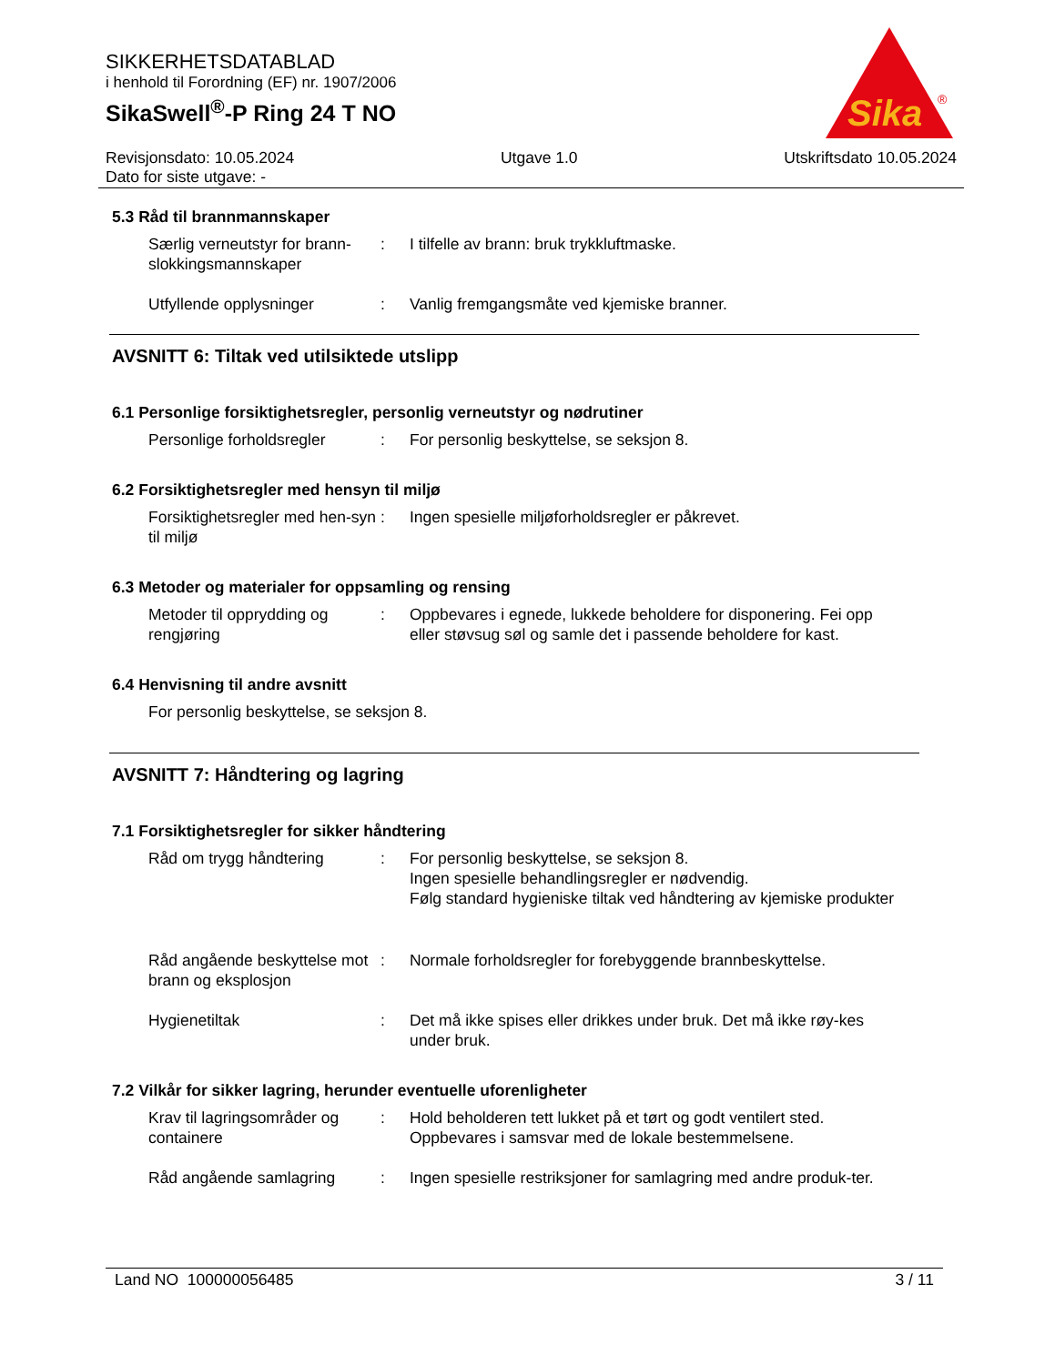SIKKERHETSDATABLAD
i henhold til Forordning (EF) nr. 1907/2006
SikaSwell<sup>®</sup>-P Ring 24 T NO
Sika
®
Revisjonsdato: 10.05.2024
Dato for siste utgave: -
Utgave 1.0 Utskriftsdato 10.05.2024
5.3 Råd til brannmannskaper
Særlig verneutstyr for brann-slokkingsmannskaper
: I tilfelle av brann: bruk trykkluftmaske.
Utfyllende opplysninger : Vanlig fremgangsmåte ved kjemiske branner.
AVSNITT 6: Tiltak ved utilsiktede utslipp
6.1 Personlige forsiktighetsregler, personlig verneutstyr og nødrutiner
Personlige forholdsregler
: For personlig beskyttelse, se seksjon 8.
6.2 Forsiktighetsregler med hensyn til miljø
Forsiktighetsregler med hen-syn til miljø
: Ingen spesielle miljøforholdsregler er påkrevet.
6.3 Metoder og materialer for oppsamling og rensing
Metoder til opprydding og rengjøring
: Oppbevares i egnede, lukkede beholdere for disponering. Fei opp eller støvsug søl og samle det i passende beholdere for kast.
6.4 Henvisning til andre avsnitt
For personlig beskyttelse, se seksjon 8.
AVSNITT 7: Håndtering og lagring
7.1 Forsiktighetsregler for sikker håndtering
Råd om trygg håndtering : For personlig beskyttelse, se seksjon 8.
Ingen spesielle behandlingsregler er nødvendig.
Følg standard hygieniske tiltak ved håndtering av kjemiske produkter
Råd angående beskyttelse mot brann og eksplosjon
: Normale forholdsregler for forebyggende brannbeskyttelse.
Hygienetiltak : Det må ikke spises eller drikkes under bruk. Det må ikke røy-kes under bruk.
7.2 Vilkår for sikker lagring, herunder eventuelle uforenligheter
Krav til lagringsområder og containere
: Hold beholderen tett lukket på et tørt og godt ventilert sted. Oppbevares i samsvar med de lokale bestemmelsene.
Råd angående samlagring : Ingen spesielle restriksjoner for samlagring med andre produk-ter.
Land NO 100000056485 3 / 11